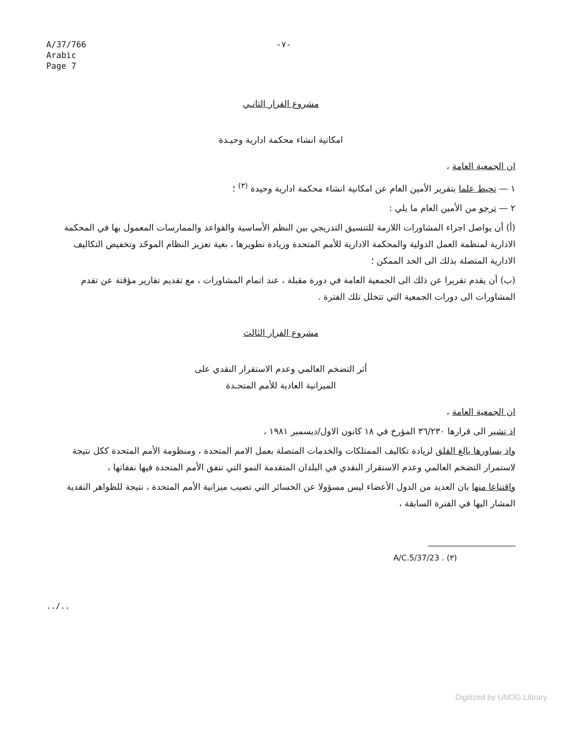A/37/766
Arabic
Page 7
-٧-
مشروع القرار الثانـي
امكانية انشاء محكمة ادارية وحيـدة
ان الجمعية العامة ،
١ — تحيط علما بتقرير الأمين العام عن امكانية انشاء محكمة ادارية وحيدة <sup>(٣)</sup> ؛
٢ — ترجو من الأمين العام ما يلي :
(أ) أن يواصل اجراء المشاورات اللازمة للتنسيق التدريجي بين النظم الأساسية والقواعد والممارسات المعمول بها في المحكمة الادارية لمنظمة العمل الدولية والمحكمة الادارية للأمم المتحدة وزيادة تطويرها ، بغية تعزيز النظام الموحّد وتخفيض التكاليف الادارية المتصلة بذلك الى الحد الممكن ؛
(ب) أن يقدم تقريرا عن ذلك الى الجمعية العامة في دورة مقبلة ، عند اتمام المشاورات ، مع تقديم تقارير مؤقتة عن تقدم المشاورات الى دورات الجمعية التي تتخلل تلك الفترة .
مشروع القرار الثالث
أثر التضخم العالمي وعدم الاستقرار النقدي على
الميزانية العادية للأمم المتحـدة
ان الجمعية العامة ،
اذ تشير الى قرارها ٣٦/٢٣٠ المؤرخ في ١٨ كانون الاول/ديسمبر ١٩٨١ ،
واذ يساورها بالغ القلق لزيادة تكاليف الممتلكات والخدمات المتصلة بعمل الامم المتحدة ، ومنظومة الأمم المتحدة ككل نتيجة لاستمرار التضخم العالمي وعدم الاستقرار النقدي في البلدان المتقدمة النمو التي تنفق الأمم المتحدة فيها نفقاتها ،
واقتناعا منها بان العديد من الدول الأعضاء ليس مسؤولا عن الخسائر التي تصيب ميزانية الأمم المتحدة ، نتيجة للظواهر النقدية المشار اليها في الفترة السابقة ،
(٣) A/C.5/37/23 .
../..
Digitized by UNOG Library